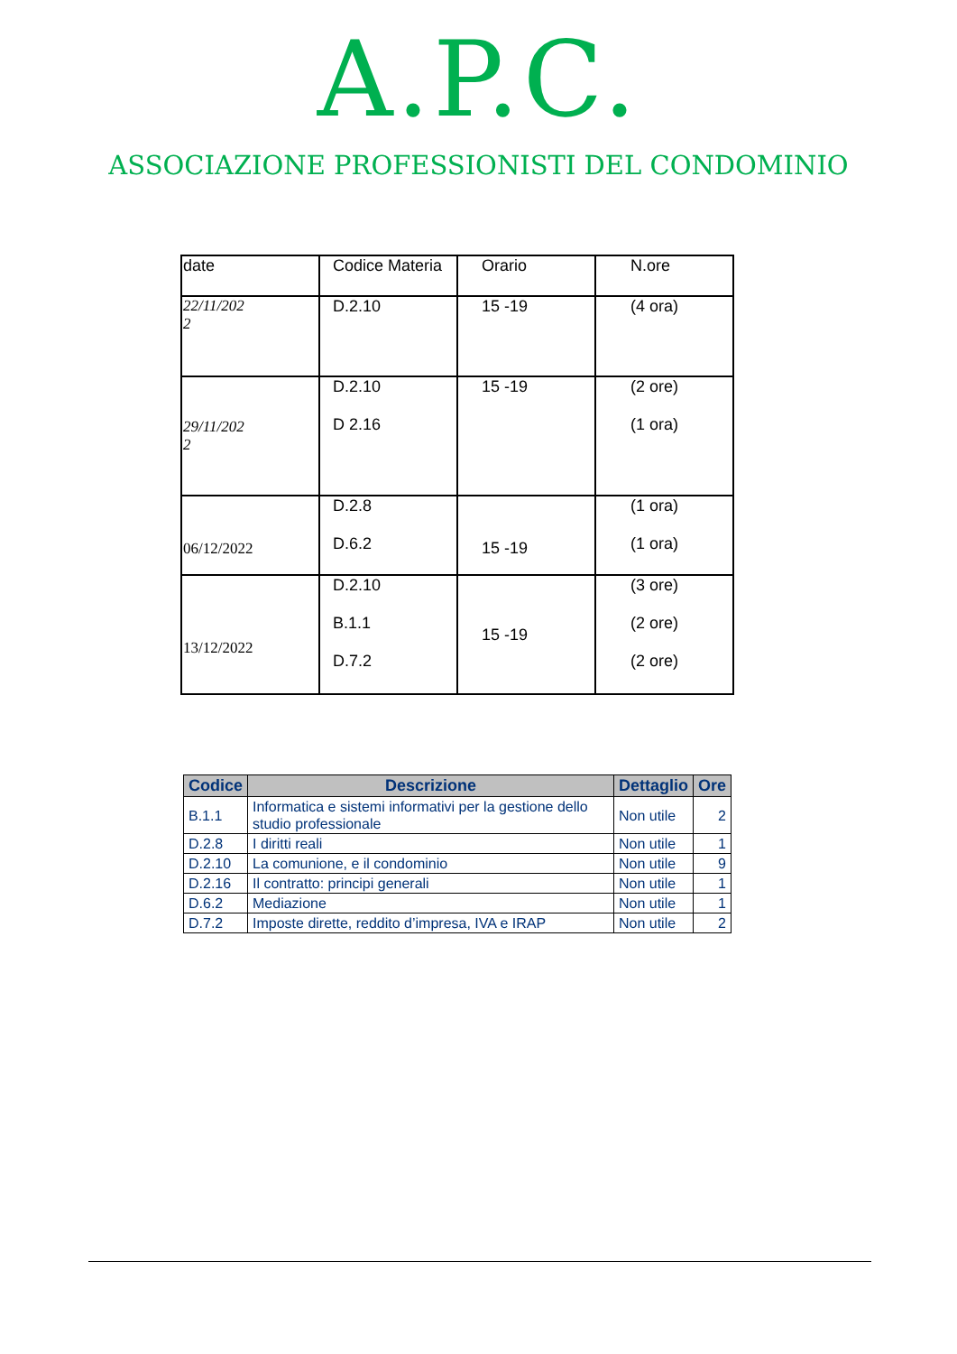A.P.C.
ASSOCIAZIONE PROFESSIONISTI DEL CONDOMINIO
| date | Codice Materia | Orario | N.ore |
| 22/11/202 2 | D.2.10 | 15 -19 | (4 ora) |
| 29/11/202 2 | D.2.10 D 2.16 | 15 -19 | (2 ore) (1 ora) |
| 06/12/2022 | D.2.8 D.6.2 | 15 -19 | (1 ora) (1 ora) |
| 13/12/2022 | D.2.10 B.1.1 D.7.2 | 15 -19 | (3 ore) (2 ore) (2 ore) |
| Codice | Descrizione | Dettaglio | Ore |
| --- | --- | --- | --- |
| B.1.1 | Informatica e sistemi informativi per la gestione dello studio professionale | Non utile | 2 |
| D.2.8 | I diritti reali | Non utile | 1 |
| D.2.10 | La comunione, e il condominio | Non utile | 9 |
| D.2.16 | Il contratto: principi generali | Non utile | 1 |
| D.6.2 | Mediazione | Non utile | 1 |
| D.7.2 | Imposte dirette, reddito d’impresa, IVA e IRAP | Non utile | 2 |